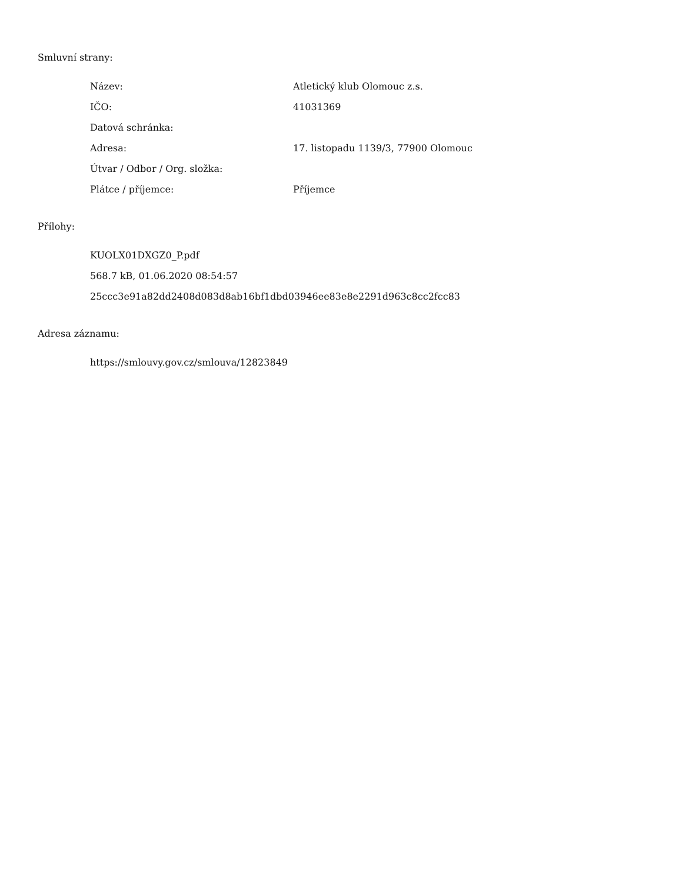Smluvní strany:
| Název: | Atletický klub Olomouc z.s. |
| IČO: | 41031369 |
| Datová schránka: | |
| Adresa: | 17. listopadu 1139/3, 77900 Olomouc |
| Útvar / Odbor / Org. složka: | |
| Plátce / příjemce: | Příjemce |
Přílohy:
KUOLX01DXGZ0_P.pdf
568.7 kB, 01.06.2020 08:54:57
25ccc3e91a82dd2408d083d8ab16bf1dbd03946ee83e8e2291d963c8cc2fcc83
Adresa záznamu:
https://smlouvy.gov.cz/smlouva/12823849